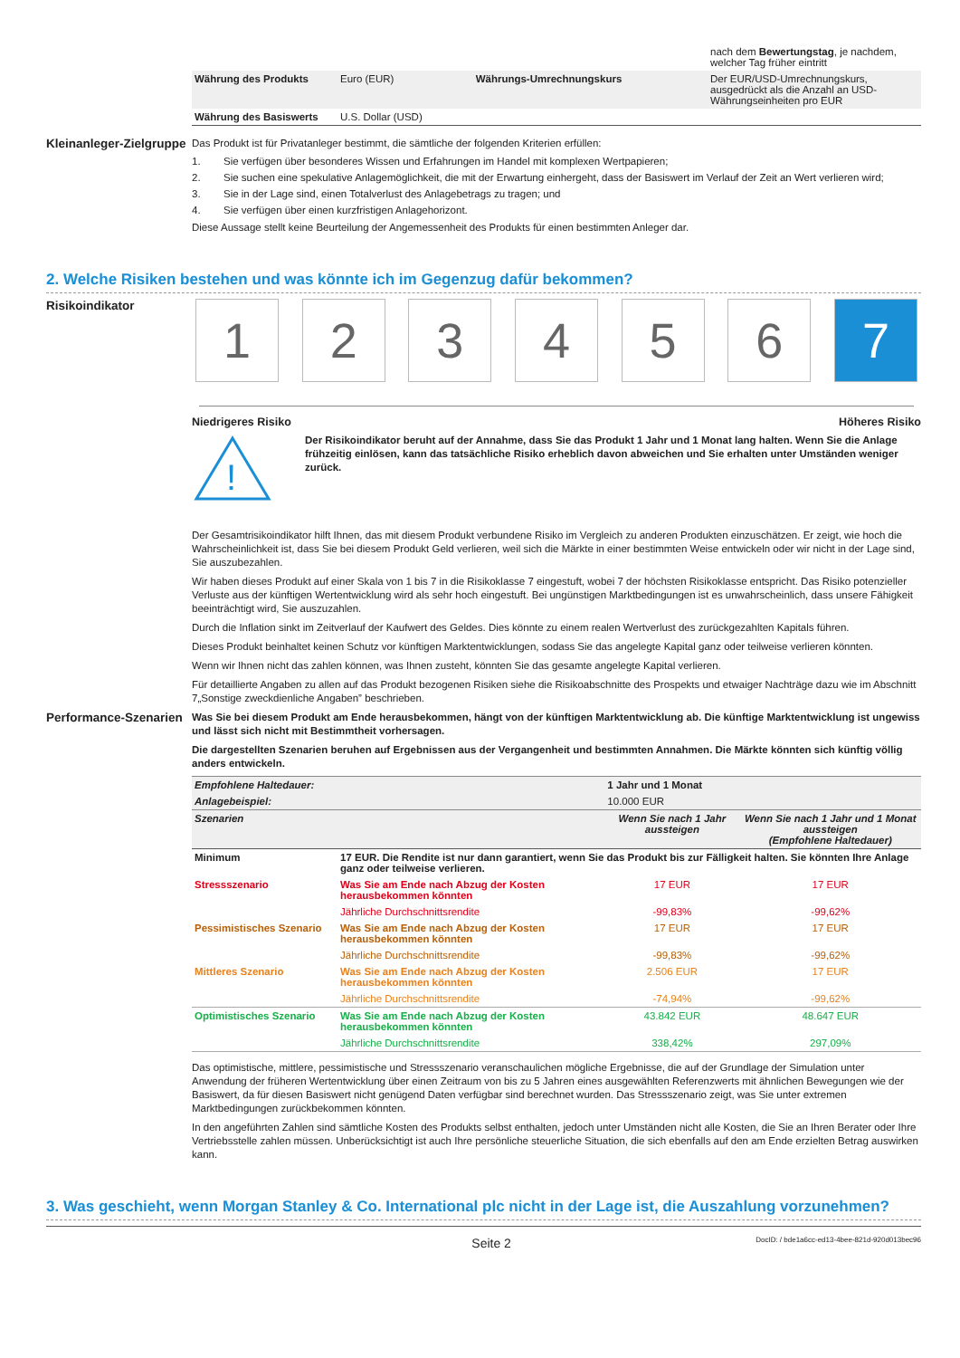| | | | nach dem Bewertungstag , je nachdem, welcher Tag früher eintritt |
| Währung des Produkts | Euro (EUR) | Währungs-Umrechnungskurs | Der EUR/USD-Umrechnungskurs, ausgedrückt als die Anzahl an USD-Währungseinheiten pro EUR |
| Währung des Basiswerts | U.S. Dollar (USD) | | |
Kleinanleger-Zielgruppe
Das Produkt ist für Privatanleger bestimmt, die sämtliche der folgenden Kriterien erfüllen:
1. Sie verfügen über besonderes Wissen und Erfahrungen im Handel mit komplexen Wertpapieren;
2. Sie suchen eine spekulative Anlagemöglichkeit, die mit der Erwartung einhergeht, dass der Basiswert im Verlauf der Zeit an Wert verlieren wird;
3. Sie in der Lage sind, einen Totalverlust des Anlagebetrags zu tragen; und
4. Sie verfügen über einen kurzfristigen Anlagehorizont.
Diese Aussage stellt keine Beurteilung der Angemessenheit des Produkts für einen bestimmten Anleger dar.
2. Welche Risiken bestehen und was könnte ich im Gegenzug dafür bekommen?
Risikoindikator
1 2 3 4 5 6 7
Niedrigeres Risiko Höheres Risiko
!
Der Risikoindikator beruht auf der Annahme, dass Sie das Produkt 1 Jahr und 1 Monat lang halten. Wenn Sie die Anlage frühzeitig einlösen, kann das tatsächliche Risiko erheblich davon abweichen und Sie erhalten unter Umständen weniger zurück.
Der Gesamtrisikoindikator hilft Ihnen, das mit diesem Produkt verbundene Risiko im Vergleich zu anderen Produkten einzuschätzen. Er zeigt, wie hoch die Wahrscheinlichkeit ist, dass Sie bei diesem Produkt Geld verlieren, weil sich die Märkte in einer bestimmten Weise entwickeln oder wir nicht in der Lage sind, Sie auszubezahlen.
Wir haben dieses Produkt auf einer Skala von 1 bis 7 in die Risikoklasse 7 eingestuft, wobei 7 der höchsten Risikoklasse entspricht. Das Risiko potenzieller Verluste aus der künftigen Wertentwicklung wird als sehr hoch eingestuft. Bei ungünstigen Marktbedingungen ist es unwahrscheinlich, dass unsere Fähigkeit beeinträchtigt wird, Sie auszuzahlen.
Durch die Inflation sinkt im Zeitverlauf der Kaufwert des Geldes. Dies könnte zu einem realen Wertverlust des zurückgezahlten Kapitals führen.
Dieses Produkt beinhaltet keinen Schutz vor künftigen Marktentwicklungen, sodass Sie das angelegte Kapital ganz oder teilweise verlieren könnten.
Wenn wir Ihnen nicht das zahlen können, was Ihnen zusteht, könnten Sie das gesamte angelegte Kapital verlieren.
Für detaillierte Angaben zu allen auf das Produkt bezogenen Risiken siehe die Risikoabschnitte des Prospekts und etwaiger Nachträge dazu wie im Abschnitt 7„Sonstige zweckdienliche Angaben” beschrieben.
Performance-Szenarien
Was Sie bei diesem Produkt am Ende herausbekommen, hängt von der künftigen Marktentwicklung ab. Die künftige Marktentwicklung ist ungewiss und lässt sich nicht mit Bestimmtheit vorhersagen.
Die dargestellten Szenarien beruhen auf Ergebnissen aus der Vergangenheit und bestimmten Annahmen. Die Märkte könnten sich künftig völlig anders entwickeln.
| Empfohlene Haltedauer: | | 1 Jahr und 1 Monat | |
| Anlagebeispiel: | | 10.000 EUR | |
| Szenarien | | Wenn Sie nach 1 Jahr aussteigen | Wenn Sie nach 1 Jahr und 1 Monat aussteigen (Empfohlene Haltedauer) |
| Minimum | 17 EUR. Die Rendite ist nur dann garantiert, wenn Sie das Produkt bis zur Fälligkeit halten. Sie könnten Ihre Anlage ganz oder teilweise verlieren. | | |
| Stressszenario | Was Sie am Ende nach Abzug der Kosten herausbekommen könnten | 17 EUR | 17 EUR |
| | Jährliche Durchschnittsrendite | -99,83% | -99,62% |
| Pessimistisches Szenario | Was Sie am Ende nach Abzug der Kosten herausbekommen könnten | 17 EUR | 17 EUR |
| | Jährliche Durchschnittsrendite | -99,83% | -99,62% |
| Mittleres Szenario | Was Sie am Ende nach Abzug der Kosten herausbekommen könnten | 2.506 EUR | 17 EUR |
| | Jährliche Durchschnittsrendite | -74,94% | -99,62% |
| Optimistisches Szenario | Was Sie am Ende nach Abzug der Kosten herausbekommen könnten | 43.842 EUR | 48.647 EUR |
| | Jährliche Durchschnittsrendite | 338,42% | 297,09% |
Das optimistische, mittlere, pessimistische und Stressszenario veranschaulichen mögliche Ergebnisse, die auf der Grundlage der Simulation unter Anwendung der früheren Wertentwicklung über einen Zeitraum von bis zu 5 Jahren eines ausgewählten Referenzwerts mit ähnlichen Bewegungen wie der Basiswert, da für diesen Basiswert nicht genügend Daten verfügbar sind berechnet wurden. Das Stressszenario zeigt, was Sie unter extremen Marktbedingungen zurückbekommen könnten.
In den angeführten Zahlen sind sämtliche Kosten des Produkts selbst enthalten, jedoch unter Umständen nicht alle Kosten, die Sie an Ihren Berater oder Ihre Vertriebsstelle zahlen müssen. Unberücksichtigt ist auch Ihre persönliche steuerliche Situation, die sich ebenfalls auf den am Ende erzielten Betrag auswirken kann.
3. Was geschieht, wenn Morgan Stanley & Co. International plc nicht in der Lage ist, die Auszahlung vorzunehmen?
Seite 2 DocID: / bde1a6cc-ed13-4bee-821d-920d013bec96